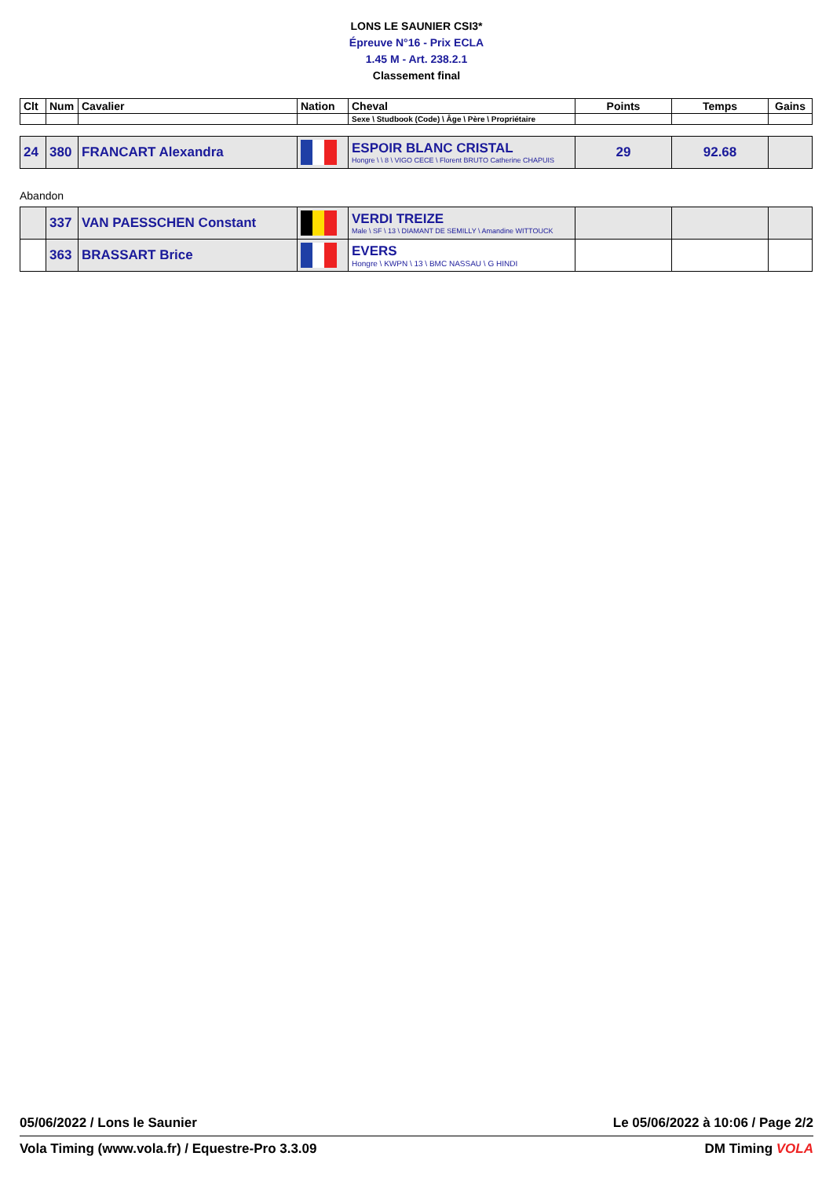LONS LE SAUNIER CSI3*
Épreuve N°16 - Prix ECLA
1.45 M - Art. 238.2.1
Classement final
| Clt | Num | Cavalier | Nation | Cheval | Points | Temps | Gains |
| --- | --- | --- | --- | --- | --- | --- | --- |
| | | | | Sexe \ Studbook (Code) \ Âge \ Père \ Propriétaire | | | |
| 24 | 380 | FRANCART Alexandra | | ESPOIR BLANC CRISTAL Hongre \ \ 8 \ VIGO CECE \ Florent BRUTO Catherine CHAPUIS | 29 | 92.68 | |
Abandon
| | 337 | VAN PAESSCHEN Constant | | VERDI TREIZE Male \ SF \ 13 \ DIAMANT DE SEMILLY \ Amandine WITTOUCK | | | |
| | 363 | BRASSART Brice | | EVERS Hongre \ KWPN \ 13 \ BMC NASSAU \ G HINDI | | | |
05/06/2022 / Lons le Saunier Le 05/06/2022 à 10:06 / Page 2/2
Vola Timing (www.vola.fr) / Equestre-Pro 3.3.09 DM Timing VOLA